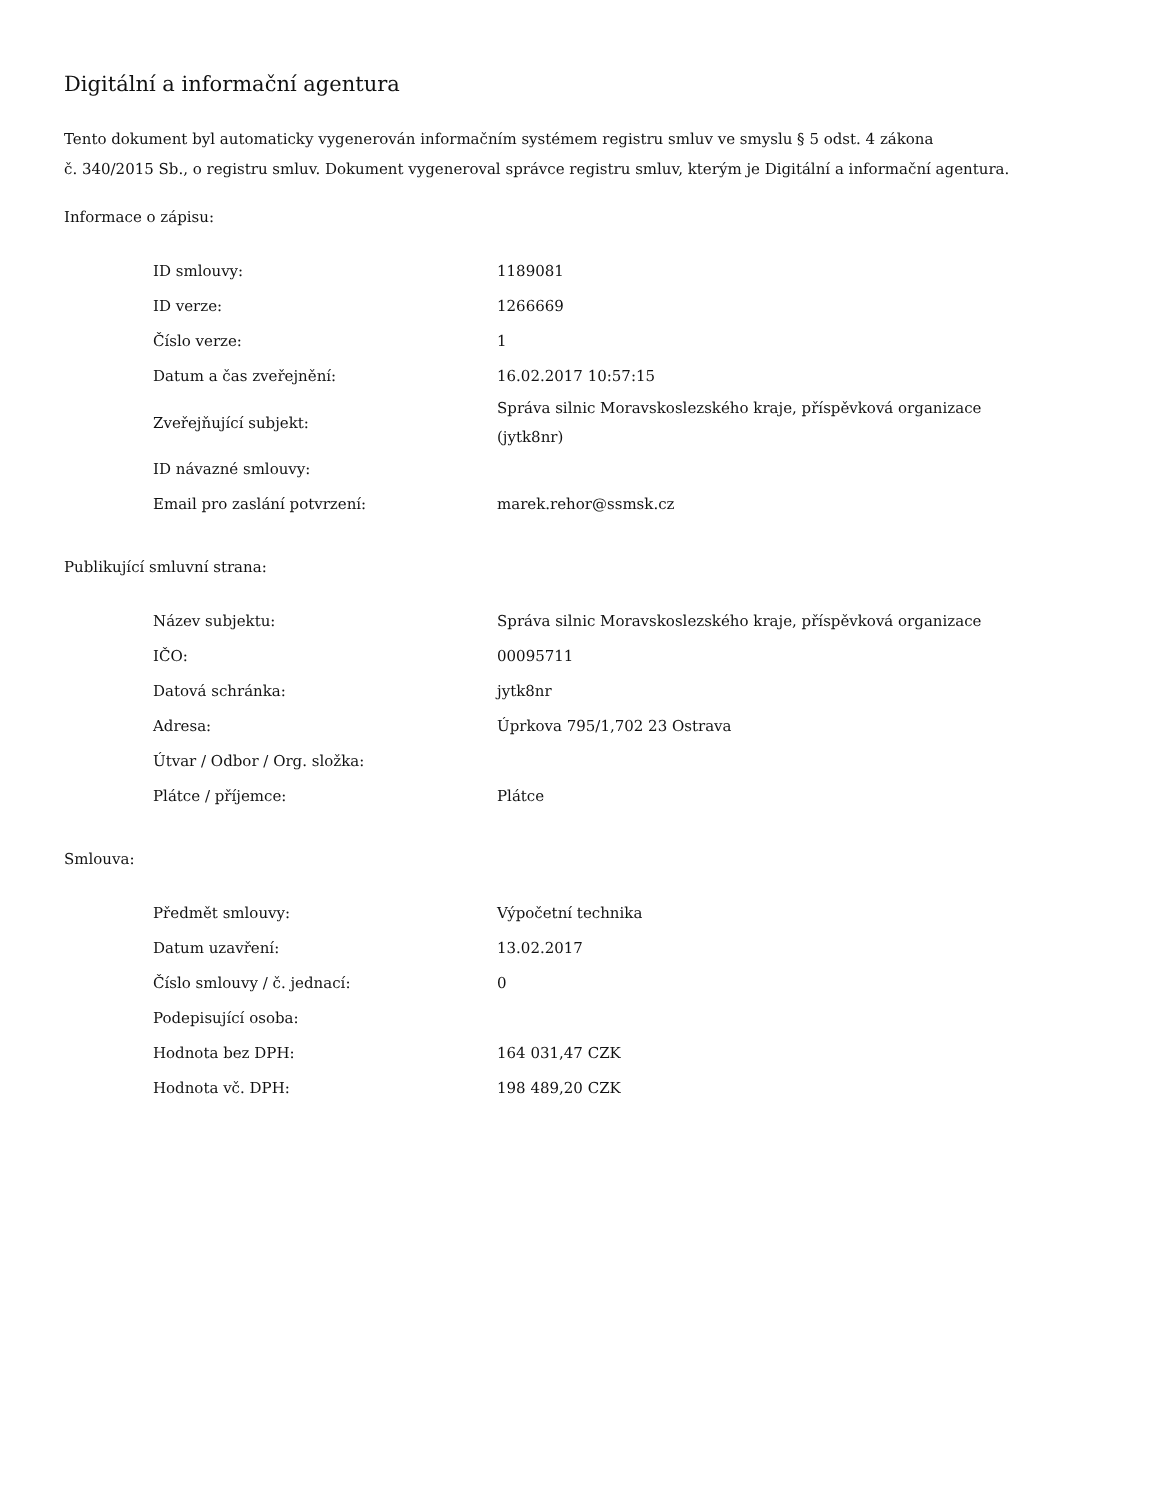Digitální a informační agentura
Tento dokument byl automaticky vygenerován informačním systémem registru smluv ve smyslu § 5 odst. 4 zákona
č. 340/2015 Sb., o registru smluv. Dokument vygeneroval správce registru smluv, kterým je Digitální a informační agentura.
Informace o zápisu:
| ID smlouvy: | 1189081 |
| ID verze: | 1266669 |
| Číslo verze: | 1 |
| Datum a čas zveřejnění: | 16.02.2017 10:57:15 |
| Zveřejňující subjekt: | Správa silnic Moravskoslezského kraje, příspěvková organizace (jytk8nr) |
| ID návazné smlouvy: | |
| Email pro zaslání potvrzení: | marek.rehor@ssmsk.cz |
Publikující smluvní strana:
| Název subjektu: | Správa silnic Moravskoslezského kraje, příspěvková organizace |
| IČO: | 00095711 |
| Datová schránka: | jytk8nr |
| Adresa: | Úprkova 795/1,702 23 Ostrava |
| Útvar / Odbor / Org. složka: | |
| Plátce / příjemce: | Plátce |
Smlouva:
| Předmět smlouvy: | Výpočetní technika |
| Datum uzavření: | 13.02.2017 |
| Číslo smlouvy / č. jednací: | 0 |
| Podepisující osoba: | |
| Hodnota bez DPH: | 164 031,47 CZK |
| Hodnota vč. DPH: | 198 489,20 CZK |